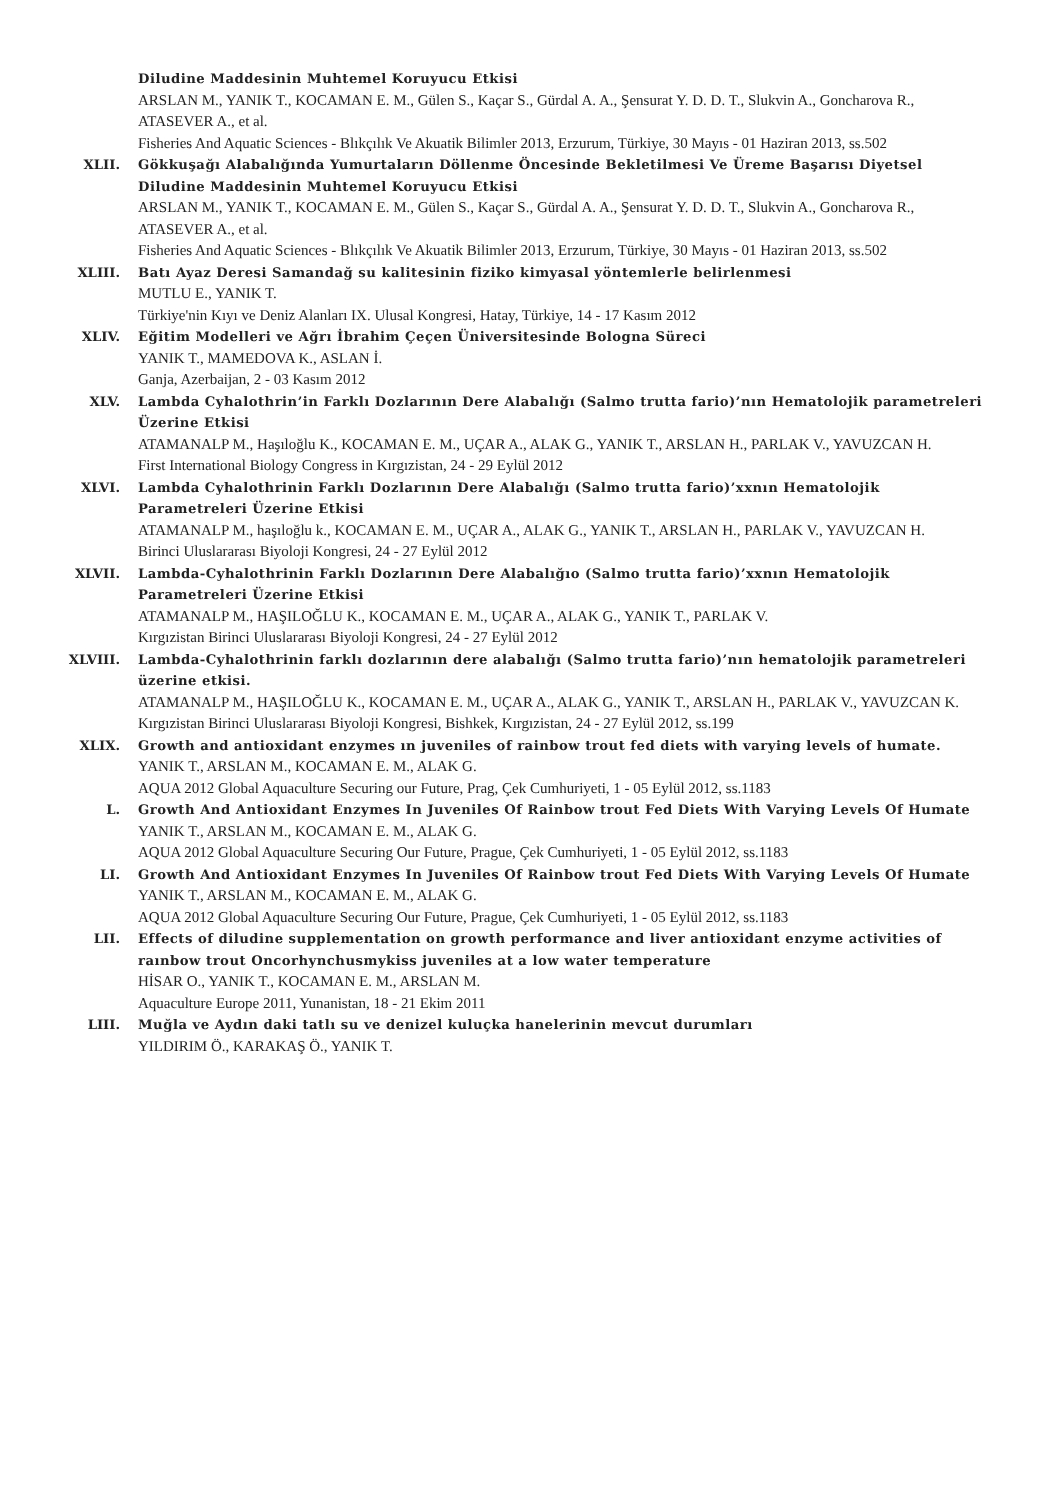Diludine Maddesinin Muhtemel Koruyucu Etkisi
ARSLAN M., YANIK T., KOCAMAN E. M., Gülen S., Kaçar S., Gürdal A. A., Şensurat Y. D. D. T., Slukvin A., Goncharova R., ATASEVER A., et al.
Fisheries And Aquatic Sciences - Blıkçılık Ve Akuatik Bilimler 2013, Erzurum, Türkiye, 30 Mayıs - 01 Haziran 2013, ss.502
XLII. Gökkuşağı Alabalığında Yumurtaların Döllenme Öncesinde Bekletilmesi Ve Üreme Başarısı Diyetsel Diludine Maddesinin Muhtemel Koruyucu Etkisi
ARSLAN M., YANIK T., KOCAMAN E. M., Gülen S., Kaçar S., Gürdal A. A., Şensurat Y. D. D. T., Slukvin A., Goncharova R., ATASEVER A., et al.
Fisheries And Aquatic Sciences - Blıkçılık Ve Akuatik Bilimler 2013, Erzurum, Türkiye, 30 Mayıs - 01 Haziran 2013, ss.502
XLIII. Batı Ayaz Deresi Samandağ su kalitesinin fiziko kimyasal yöntemlerle belirlenmesi
MUTLU E., YANIK T.
Türkiye'nin Kıyı ve Deniz Alanları IX. Ulusal Kongresi, Hatay, Türkiye, 14 - 17 Kasım 2012
XLIV. Eğitim Modelleri ve Ağrı İbrahim Çeçen Üniversitesinde Bologna Süreci
YANIK T., MAMEDOVA K., ASLAN İ.
Ganja, Azerbaijan, 2 - 03 Kasım 2012
XLV. Lambda Cyhalothrin’in Farklı Dozlarının Dere Alabalığı (Salmo trutta fario)’nın Hematolojik parametreleri Üzerine Etkisi
ATAMANALP M., Haşıloğlu K., KOCAMAN E. M., UÇAR A., ALAK G., YANIK T., ARSLAN H., PARLAK V., YAVUZCAN H.
First International Biology Congress in Kırgızistan, 24 - 29 Eylül 2012
XLVI. Lambda Cyhalothrinin Farklı Dozlarının Dere Alabalığı (Salmo trutta fario)’xxnın Hematolojik Parametreleri Üzerine Etkisi
ATAMANALP M., haşıloğlu k., KOCAMAN E. M., UÇAR A., ALAK G., YANIK T., ARSLAN H., PARLAK V., YAVUZCAN H.
Birinci Uluslararası Biyoloji Kongresi, 24 - 27 Eylül 2012
XLVII. Lambda-Cyhalothrinin Farklı Dozlarının Dere Alabalığıo (Salmo trutta fario)’xxnın Hematolojik Parametreleri Üzerine Etkisi
ATAMANALP M., HAŞILOĞLU K., KOCAMAN E. M., UÇAR A., ALAK G., YANIK T., PARLAK V.
Kırgızistan Birinci Uluslararası Biyoloji Kongresi, 24 - 27 Eylül 2012
XLVIII. Lambda-Cyhalothrinin farklı dozlarının dere alabalığı (Salmo trutta fario)’nın hematolojik parametreleri üzerine etkisi.
ATAMANALP M., HAŞILOĞLU K., KOCAMAN E. M., UÇAR A., ALAK G., YANIK T., ARSLAN H., PARLAK V., YAVUZCAN K.
Kırgızistan Birinci Uluslararası Biyoloji Kongresi, Bishkek, Kırgızistan, 24 - 27 Eylül 2012, ss.199
XLIX. Growth and antioxidant enzymes ın juveniles of rainbow trout fed diets with varying levels of humate.
YANIK T., ARSLAN M., KOCAMAN E. M., ALAK G.
AQUA 2012 Global Aquaculture Securing our Future, Prag, Çek Cumhuriyeti, 1 - 05 Eylül 2012, ss.1183
L. Growth And Antioxidant Enzymes In Juveniles Of Rainbow trout Fed Diets With Varying Levels Of Humate
YANIK T., ARSLAN M., KOCAMAN E. M., ALAK G.
AQUA 2012 Global Aquaculture Securing Our Future, Prague, Çek Cumhuriyeti, 1 - 05 Eylül 2012, ss.1183
LI. Growth And Antioxidant Enzymes In Juveniles Of Rainbow trout Fed Diets With Varying Levels Of Humate
YANIK T., ARSLAN M., KOCAMAN E. M., ALAK G.
AQUA 2012 Global Aquaculture Securing Our Future, Prague, Çek Cumhuriyeti, 1 - 05 Eylül 2012, ss.1183
LII. Effects of diludine supplementation on growth performance and liver antioxidant enzyme activities of raınbow trout Oncorhynchusmykiss juveniles at a low water temperature
HİSAR O., YANIK T., KOCAMAN E. M., ARSLAN M.
Aquaculture Europe 2011, Yunanistan, 18 - 21 Ekim 2011
LIII. Muğla ve Aydın daki tatlı su ve denizel kuluçka hanelerinin mevcut durumları
YILDIRIM Ö., KARAKAŞ Ö., YANIK T.